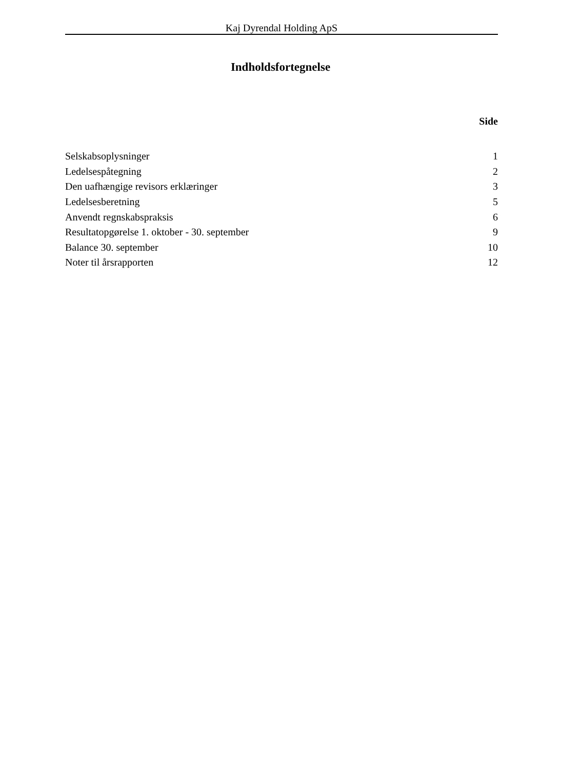Kaj Dyrendal Holding ApS
Indholdsfortegnelse
Side
| Selskabsoplysninger | 1 |
| Ledelsespåtegning | 2 |
| Den uafhængige revisors erklæringer | 3 |
| Ledelsesberetning | 5 |
| Anvendt regnskabspraksis | 6 |
| Resultatopgørelse 1. oktober - 30. september | 9 |
| Balance 30. september | 10 |
| Noter til årsrapporten | 12 |